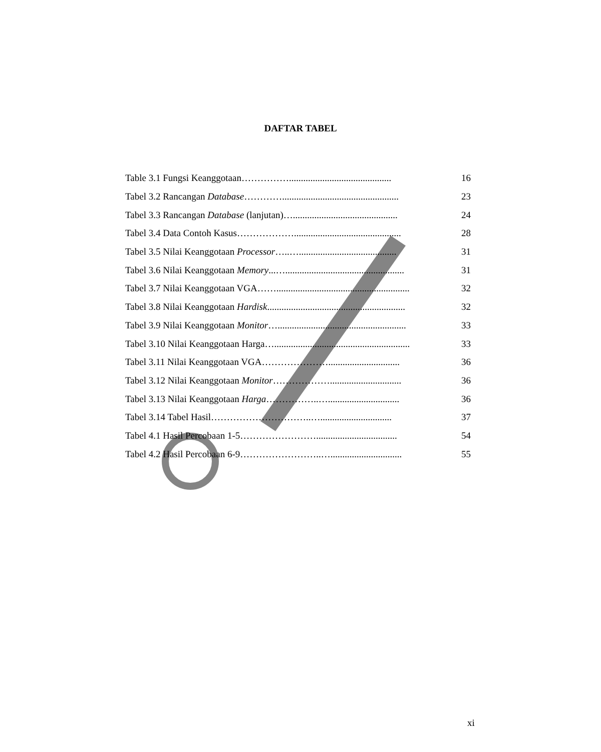DAFTAR TABEL
Table 3.1 Fungsi Keanggotaan……………........................................... 16
Tabel 3.2 Rancangan Database…………................................................. 23
Tabel 3.3 Rancangan Database (lanjutan)…............................................ 24
Tabel 3.4 Data Contoh Kasus………………............................................. 28
Tabel 3.5 Nilai Keanggotaan Processor…..…......................................... 31
Tabel 3.6 Nilai Keanggotaan Memory...….................................................. 31
Tabel 3.7 Nilai Keanggotaan VGA……........................................................ 32
Tabel 3.8 Nilai Keanggotaan Hardisk.......................................................... 32
Tabel 3.9 Nilai Keanggotaan Monitor…...................................................... 33
Tabel 3.10 Nilai Keanggotaan Harga…......................................................... 33
Tabel 3.11 Nilai Keanggotaan VGA………………….............................. 36
Tabel 3.12 Nilai Keanggotaan Monitor……………….............................. 36
Tabel 3.13 Nilai Keanggotaan Harga……………..….............................. 36
Tabel 3.14 Tabel Hasil…………………………..….............................. 37
Tabel 4.1 Hasil Percobaan 1-5…………………….................................. 54
Tabel 4.2 Hasil Percobaan 6-9……………………..….............................. 55
xi